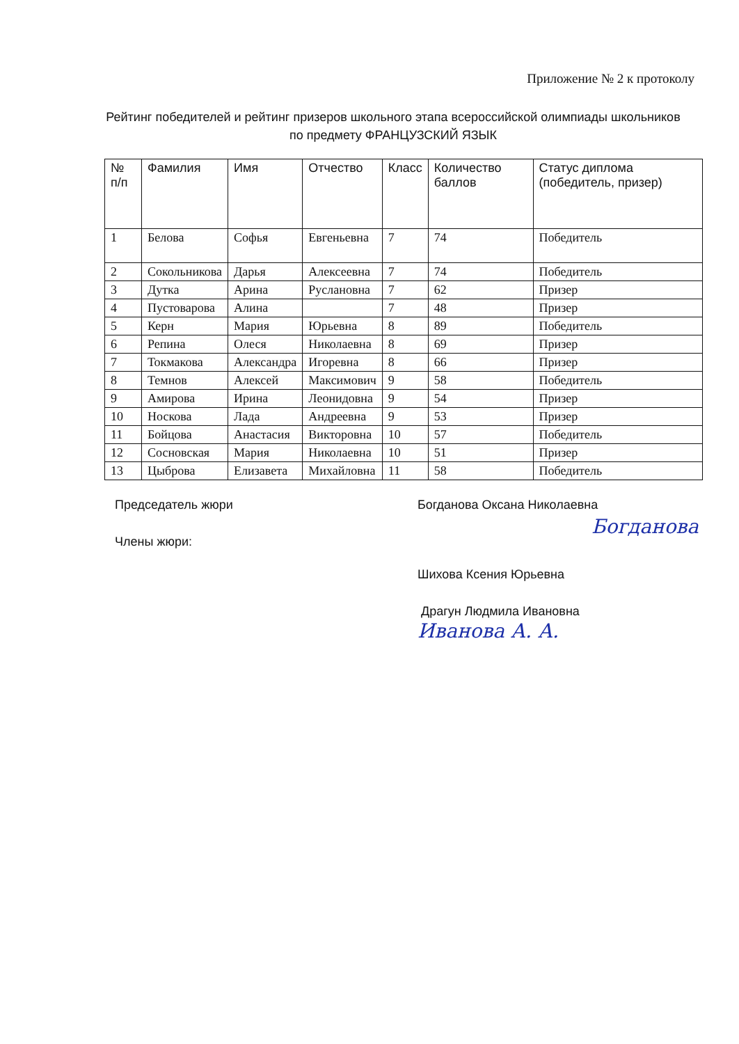Приложение № 2 к протоколу
Рейтинг победителей и рейтинг призеров школьного этапа всероссийской олимпиады школьников по предмету ФРАНЦУЗСКИЙ ЯЗЫК
| № п/п | Фамилия | Имя | Отчество | Класс | Количество баллов | Статус диплома (победитель, призер) |
| --- | --- | --- | --- | --- | --- | --- |
| 1 | Белова | Софья | Евгеньевна | 7 | 74 | Победитель |
| 2 | Сокольникова | Дарья | Алексеевна | 7 | 74 | Победитель |
| 3 | Дутка | Арина | Руслановна | 7 | 62 | Призер |
| 4 | Пустоварова | Алина | | 7 | 48 | Призер |
| 5 | Керн | Мария | Юрьевна | 8 | 89 | Победитель |
| 6 | Репина | Олеся | Николаевна | 8 | 69 | Призер |
| 7 | Токмакова | Александра | Игоревна | 8 | 66 | Призер |
| 8 | Темнов | Алексей | Максимович | 9 | 58 | Победитель |
| 9 | Амирова | Ирина | Леонидовна | 9 | 54 | Призер |
| 10 | Носкова | Лада | Андреевна | 9 | 53 | Призер |
| 11 | Бойцова | Анастасия | Викторовна | 10 | 57 | Победитель |
| 12 | Сосновская | Мария | Николаевна | 10 | 51 | Призер |
| 13 | Цыброва | Елизавета | Михайловна | 11 | 58 | Победитель |
Председатель жюри Богданова Оксана Николаевна
Богданова
Члены жюри:
Шихова Ксения Юрьевна
Драгун Людмила Ивановна
Иванова А. А.